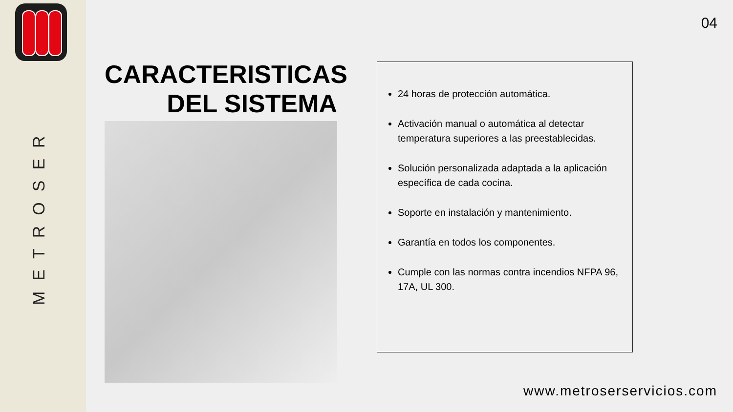METROSER
04
CARACTERISTICAS DEL SISTEMA
24 horas de protección automática.
Activación manual o automática al detectar temperatura superiores a las preestablecidas.
Solución personalizada adaptada a la aplicación específica de cada cocina.
Soporte en instalación y mantenimiento.
Garantía en todos los componentes.
Cumple con las normas contra incendios NFPA 96, 17A, UL 300.
www.metroserservicios.com